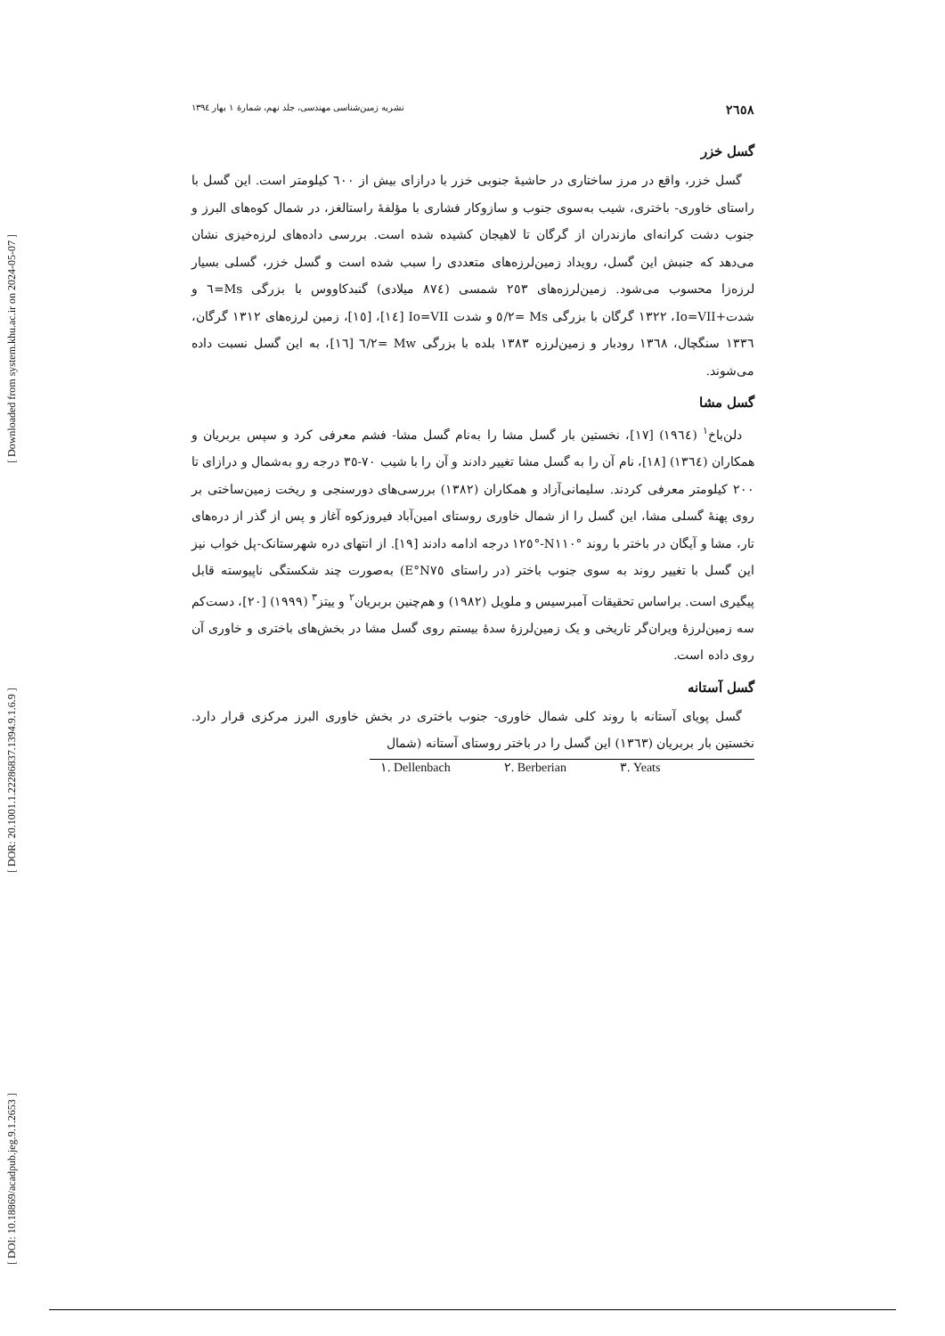[ Downloaded from system.khu.ac.ir on 2024-05-07 ]
[ DOR: 20.1001.1.22286837.1394.9.1.6.9 ]
[ DOI: 10.18869/acadpub.jeg.9.1.2653 ]
٢٦٥٨ نشریه زمین‌شناسی مهندسی، جلد نهم، شمارهٔ ١ بهار ١٣٩٤
گسل خزر
گسل خزر، واقع در مرز ساختاری در حاشیهٔ جنوبی خزر با درازای بیش از ٦٠٠ کیلومتر است. این گسل با راستای خاوری- باختری، شیب به‌سوی جنوب و سازوکار فشاری با مؤلفهٔ راستالغز، در شمال کوه‌های البرز و جنوب دشت کرانه‌ای مازندران از گرگان تا لاهیجان کشیده شده است. بررسی داده‌های لرزه‌خیزی نشان می‌دهد که جنبش این گسل، رویداد زمین‌لرزه‌های متعددی را سبب شده است و گسل خزر، گسلی بسیار لرزه‌زا محسوب می‌شود. زمین‌لرزه‌های ٢٥٣ شمسی (٨٧٤ میلادی) گنبدکاووس با بزرگی Ms=٦ و شدت+Io=VII، ١٣٢٢ گرگان با بزرگی Ms =٥/٢ و شدت Io=VII [١٤]، [١٥]، زمین لرزه‌های ١٣١٢ گرگان، ١٣٣٦ سنگچال، ١٣٦٨ رودبار و زمین‌لرزه ١٣٨٣ بلده با بزرگی Mw =٦/٢ [١٦]، به این گسل نسبت داده می‌شوند.
گسل مشا
دلن‌باخ<sup>١</sup> (١٩٦٤) [١٧]، نخستین بار گسل مشا را به‌نام گسل مشا- فشم معرفی کرد و سپس بربریان و همکاران (١٣٦٤) [١٨]، نام آن را به گسل مشا تغییر دادند و آن را با شیب ٧٠-٣٥ درجه رو به‌شمال و درازای تا ٢٠٠ کیلومتر معرفی کردند. سلیمانی‌آزاد و همکاران (١٣٨٢) بررسی‌های دورسنجی و ریخت زمین‌ساختی بر روی پهنهٔ گسلی مشا، این گسل را از شمال خاوری روستای امین‌آباد فیروزکوه آغاز و پس از گذر از دره‌های تار، مشا و آیگان در باختر با روند °N١١٠-°١٢٥ درجه ادامه دادند [١٩]. از انتهای دره شهرستانک-پل خواب نیز این گسل با تغییر روند به سوی جنوب باختر (در راستای N٧٥°E) به‌صورت چند شکستگی ناپیوسته قابل پیگیری است. براساس تحقیقات آمبرسیس و ملویل (١٩٨٢) و هم‌چنین بربریان<sup>٢</sup> و ییتز<sup>٣</sup> (١٩٩٩) [٢٠]، دست‌کم سه زمین‌لرزهٔ ویران‌گر تاریخی و یک زمین‌لرزهٔ سدهٔ بیستم روی گسل مشا در بخش‌های باختری و خاوری آن روی داده است.
گسل آستانه
گسل پویای آستانه با روند کلی شمال خاوری- جنوب باختری در بخش خاوری البرز مرکزی قرار دارد. نخستین بار بربریان (١٣٦٣) این گسل را در باختر روستای آستانه (شمال
١. Dellenbach ٢. Berberian ٣. Yeats